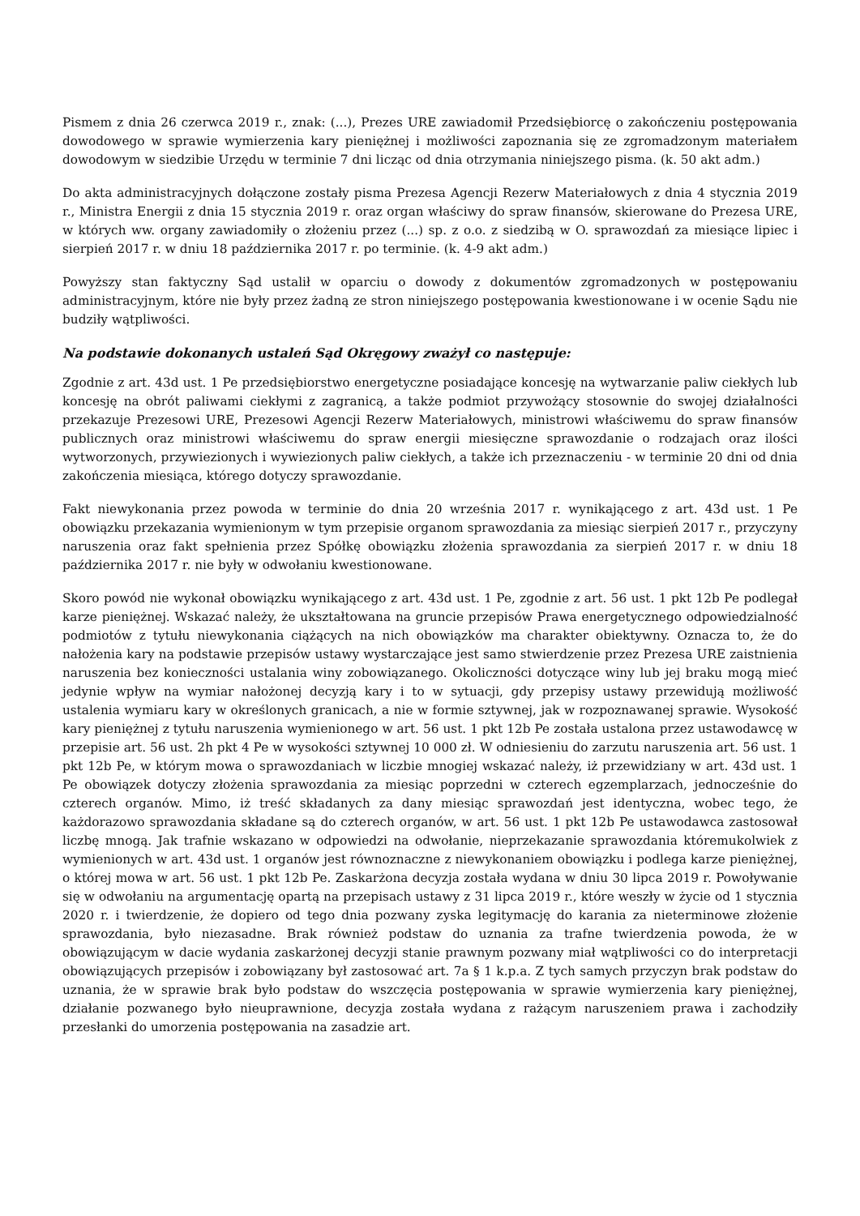Pismem z dnia 26 czerwca 2019 r., znak: (...), Prezes URE zawiadomił Przedsiębiorcę o zakończeniu postępowania dowodowego w sprawie wymierzenia kary pieniężnej i możliwości zapoznania się ze zgromadzonym materiałem dowodowym w siedzibie Urzędu w terminie 7 dni licząc od dnia otrzymania niniejszego pisma. (k. 50 akt adm.)
Do akta administracyjnych dołączone zostały pisma Prezesa Agencji Rezerw Materiałowych z dnia 4 stycznia 2019 r., Ministra Energii z dnia 15 stycznia 2019 r. oraz organ właściwy do spraw finansów, skierowane do Prezesa URE, w których ww. organy zawiadomiły o złożeniu przez (...) sp. z o.o. z siedzibą w O. sprawozdań za miesiące lipiec i sierpień 2017 r. w dniu 18 października 2017 r. po terminie. (k. 4-9 akt adm.)
Powyższy stan faktyczny Sąd ustalił w oparciu o dowody z dokumentów zgromadzonych w postępowaniu administracyjnym, które nie były przez żadną ze stron niniejszego postępowania kwestionowane i w ocenie Sądu nie budziły wątpliwości.
Na podstawie dokonanych ustaleń Sąd Okręgowy zważył co następuje:
Zgodnie z art. 43d ust. 1 Pe przedsiębiorstwo energetyczne posiadające koncesję na wytwarzanie paliw ciekłych lub koncesję na obrót paliwami ciekłymi z zagranicą, a także podmiot przywożący stosownie do swojej działalności przekazuje Prezesowi URE, Prezesowi Agencji Rezerw Materiałowych, ministrowi właściwemu do spraw finansów publicznych oraz ministrowi właściwemu do spraw energii miesięczne sprawozdanie o rodzajach oraz ilości wytworzonych, przywiezionych i wywiezionych paliw ciekłych, a także ich przeznaczeniu - w terminie 20 dni od dnia zakończenia miesiąca, którego dotyczy sprawozdanie.
Fakt niewykonania przez powoda w terminie do dnia 20 września 2017 r. wynikającego z art. 43d ust. 1 Pe obowiązku przekazania wymienionym w tym przepisie organom sprawozdania za miesiąc sierpień 2017 r., przyczyny naruszenia oraz fakt spełnienia przez Spółkę obowiązku złożenia sprawozdania za sierpień 2017 r. w dniu 18 października 2017 r. nie były w odwołaniu kwestionowane.
Skoro powód nie wykonał obowiązku wynikającego z art. 43d ust. 1 Pe, zgodnie z art. 56 ust. 1 pkt 12b Pe podlegał karze pieniężnej. Wskazać należy, że ukształtowana na gruncie przepisów Prawa energetycznego odpowiedzialność podmiotów z tytułu niewykonania ciążących na nich obowiązków ma charakter obiektywny. Oznacza to, że do nałożenia kary na podstawie przepisów ustawy wystarczające jest samo stwierdzenie przez Prezesa URE zaistnienia naruszenia bez konieczności ustalania winy zobowiązanego. Okoliczności dotyczące winy lub jej braku mogą mieć jedynie wpływ na wymiar nałożonej decyzją kary i to w sytuacji, gdy przepisy ustawy przewidują możliwość ustalenia wymiaru kary w określonych granicach, a nie w formie sztywnej, jak w rozpoznawanej sprawie. Wysokość kary pieniężnej z tytułu naruszenia wymienionego w art. 56 ust. 1 pkt 12b Pe została ustalona przez ustawodawcę w przepisie art. 56 ust. 2h pkt 4 Pe w wysokości sztywnej 10 000 zł. W odniesieniu do zarzutu naruszenia art. 56 ust. 1 pkt 12b Pe, w którym mowa o sprawozdaniach w liczbie mnogiej wskazać należy, iż przewidziany w art. 43d ust. 1 Pe obowiązek dotyczy złożenia sprawozdania za miesiąc poprzedni w czterech egzemplarzach, jednocześnie do czterech organów. Mimo, iż treść składanych za dany miesiąc sprawozdań jest identyczna, wobec tego, że każdorazowo sprawozdania składane są do czterech organów, w art. 56 ust. 1 pkt 12b Pe ustawodawca zastosował liczbę mnogą. Jak trafnie wskazano w odpowiedzi na odwołanie, nieprzekazanie sprawozdania któremukolwiek z wymienionych w art. 43d ust. 1 organów jest równoznaczne z niewykonaniem obowiązku i podlega karze pieniężnej, o której mowa w art. 56 ust. 1 pkt 12b Pe. Zaskarżona decyzja została wydana w dniu 30 lipca 2019 r. Powoływanie się w odwołaniu na argumentację opartą na przepisach ustawy z 31 lipca 2019 r., które weszły w życie od 1 stycznia 2020 r. i twierdzenie, że dopiero od tego dnia pozwany zyska legitymację do karania za nieterminowe złożenie sprawozdania, było niezasadne. Brak również podstaw do uznania za trafne twierdzenia powoda, że w obowiązującym w dacie wydania zaskarżonej decyzji stanie prawnym pozwany miał wątpliwości co do interpretacji obowiązujących przepisów i zobowiązany był zastosować art. 7a § 1 k.p.a. Z tych samych przyczyn brak podstaw do uznania, że w sprawie brak było podstaw do wszczęcia postępowania w sprawie wymierzenia kary pieniężnej, działanie pozwanego było nieuprawnione, decyzja została wydana z rażącym naruszeniem prawa i zachodziły przesłanki do umorzenia postępowania na zasadzie art.